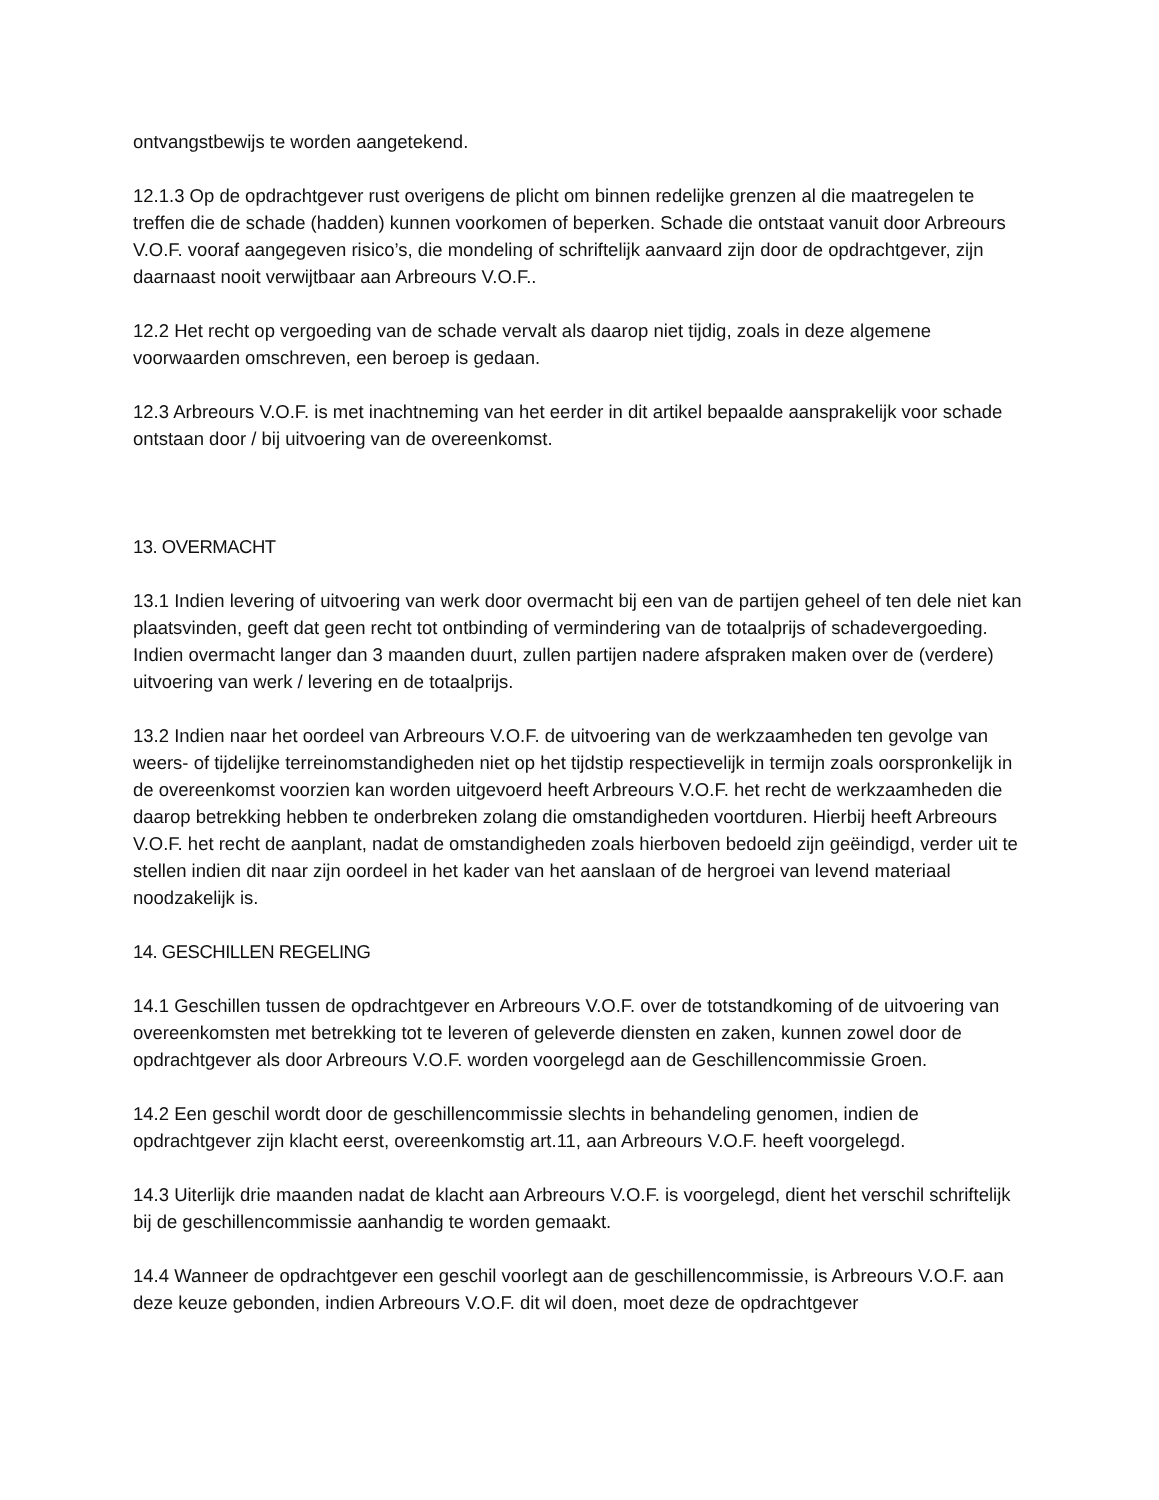ontvangstbewijs te worden aangetekend.
12.1.3 Op de opdrachtgever rust overigens de plicht om binnen redelijke grenzen al die maatregelen te treffen die de schade (hadden) kunnen voorkomen of beperken. Schade die ontstaat vanuit door Arbreours V.O.F. vooraf aangegeven risico’s, die mondeling of schriftelijk aanvaard zijn door de opdrachtgever, zijn daarnaast nooit verwijtbaar aan Arbreours V.O.F..
12.2 Het recht op vergoeding van de schade vervalt als daarop niet tijdig, zoals in deze algemene voorwaarden omschreven, een beroep is gedaan.
12.3 Arbreours V.O.F. is met inachtneming van het eerder in dit artikel bepaalde aansprakelijk voor schade ontstaan door / bij uitvoering van de overeenkomst.
13. OVERMACHT
13.1 Indien levering of uitvoering van werk door overmacht bij een van de partijen geheel of ten dele niet kan plaatsvinden, geeft dat geen recht tot ontbinding of vermindering van de totaalprijs of schadevergoeding. Indien overmacht langer dan 3 maanden duurt, zullen partijen nadere afspraken maken over de (verdere) uitvoering van werk / levering en de totaalprijs.
13.2 Indien naar het oordeel van Arbreours V.O.F. de uitvoering van de werkzaamheden ten gevolge van weers- of tijdelijke terreinomstandigheden niet op het tijdstip respectievelijk in termijn zoals oorspronkelijk in de overeenkomst voorzien kan worden uitgevoerd heeft Arbreours V.O.F. het recht de werkzaamheden die daarop betrekking hebben te onderbreken zolang die omstandigheden voortduren. Hierbij heeft Arbreours V.O.F. het recht de aanplant, nadat de omstandigheden zoals hierboven bedoeld zijn geëindigd, verder uit te stellen indien dit naar zijn oordeel in het kader van het aanslaan of de hergroei van levend materiaal noodzakelijk is.
14. GESCHILLEN REGELING
14.1 Geschillen tussen de opdrachtgever en Arbreours V.O.F. over de totstandkoming of de uitvoering van overeenkomsten met betrekking tot te leveren of geleverde diensten en zaken, kunnen zowel door de opdrachtgever als door Arbreours V.O.F. worden voorgelegd aan de Geschillencommissie Groen.
14.2 Een geschil wordt door de geschillencommissie slechts in behandeling genomen, indien de opdrachtgever zijn klacht eerst, overeenkomstig art.11, aan Arbreours V.O.F. heeft voorgelegd.
14.3 Uiterlijk drie maanden nadat de klacht aan Arbreours V.O.F. is voorgelegd, dient het verschil schriftelijk bij de geschillencommissie aanhandig te worden gemaakt.
14.4 Wanneer de opdrachtgever een geschil voorlegt aan de geschillencommissie, is Arbreours V.O.F. aan deze keuze gebonden, indien Arbreours V.O.F. dit wil doen, moet deze de opdrachtgever